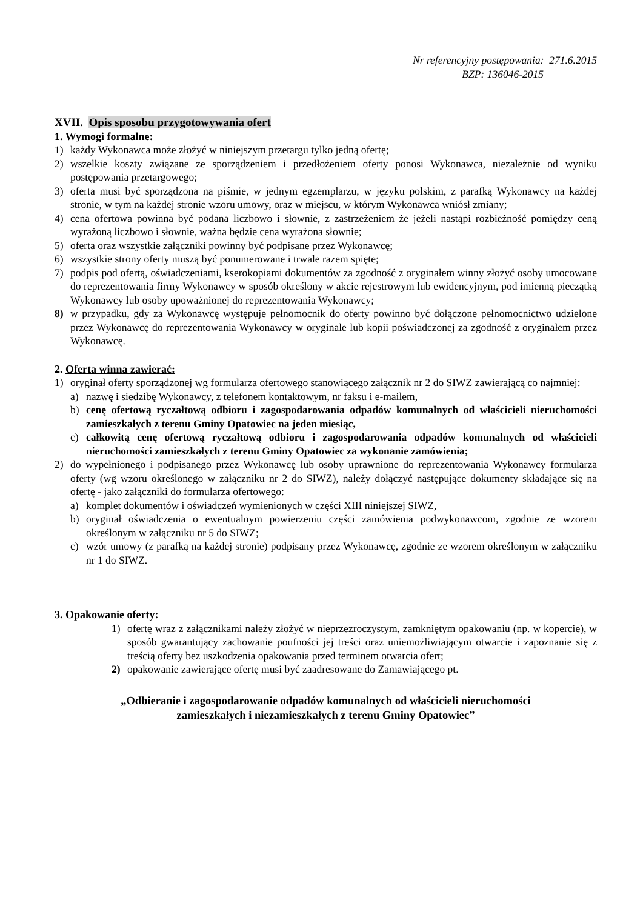Nr referencyjny postępowania: 271.6.2015
BZP: 136046-2015
XVII. Opis sposobu przygotowywania ofert
1. Wymogi formalne:
1) każdy Wykonawca może złożyć w niniejszym przetargu tylko jedną ofertę;
2) wszelkie koszty związane ze sporządzeniem i przedłożeniem oferty ponosi Wykonawca, niezależnie od wyniku postępowania przetargowego;
3) oferta musi być sporządzona na piśmie, w jednym egzemplarzu, w języku polskim, z parafką Wykonawcy na każdej stronie, w tym na każdej stronie wzoru umowy, oraz w miejscu, w którym Wykonawca wniósł zmiany;
4) cena ofertowa powinna być podana liczbowo i słownie, z zastrzeżeniem że jeżeli nastąpi rozbieżność pomiędzy ceną wyrażoną liczbowo i słownie, ważna będzie cena wyrażona słownie;
5) oferta oraz wszystkie załączniki powinny być podpisane przez Wykonawcę;
6) wszystkie strony oferty muszą być ponumerowane i trwale razem spięte;
7) podpis pod ofertą, oświadczeniami, kserokopiami dokumentów za zgodność z oryginałem winny złożyć osoby umocowane do reprezentowania firmy Wykonawcy w sposób określony w akcie rejestrowym lub ewidencyjnym, pod imienną pieczątką Wykonawcy lub osoby upoważnionej do reprezentowania Wykonawcy;
8) w przypadku, gdy za Wykonawcę występuje pełnomocnik do oferty powinno być dołączone pełnomocnictwo udzielone przez Wykonawcę do reprezentowania Wykonawcy w oryginale lub kopii poświadczonej za zgodność z oryginałem przez Wykonawcę.
2. Oferta winna zawierać:
1) oryginał oferty sporządzonej wg formularza ofertowego stanowiącego załącznik nr 2 do SIWZ zawierającą co najmniej:
a) nazwę i siedzibę Wykonawcy, z telefonem kontaktowym, nr faksu i e-mailem,
b) cenę ofertową ryczałtową odbioru i zagospodarowania odpadów komunalnych od właścicieli nieruchomości zamieszkałych z terenu Gminy Opatowiec na jeden miesiąc,
c) całkowitą cenę ofertową ryczałtową odbioru i zagospodarowania odpadów komunalnych od właścicieli nieruchomości zamieszkałych z terenu Gminy Opatowiec za wykonanie zamówienia;
2) do wypełnionego i podpisanego przez Wykonawcę lub osoby uprawnione do reprezentowania Wykonawcy formularza oferty (wg wzoru określonego w załączniku nr 2 do SIWZ), należy dołączyć następujące dokumenty składające się na ofertę - jako załączniki do formularza ofertowego:
a) komplet dokumentów i oświadczeń wymienionych w części XIII niniejszej SIWZ,
b) oryginał oświadczenia o ewentualnym powierzeniu części zamówienia podwykonawcom, zgodnie ze wzorem określonym w załączniku nr 5 do SIWZ;
c) wzór umowy (z parafką na każdej stronie) podpisany przez Wykonawcę, zgodnie ze wzorem określonym w załączniku nr 1 do SIWZ.
3. Opakowanie oferty:
1) ofertę wraz z załącznikami należy złożyć w nieprzezroczystym, zamkniętym opakowaniu (np. w kopercie), w sposób gwarantujący zachowanie poufności jej treści oraz uniemożliwiającym otwarcie i zapoznanie się z treścią oferty bez uszkodzenia opakowania przed terminem otwarcia ofert;
2) opakowanie zawierające ofertę musi być zaadresowane do Zamawiającego pt.
„Odbieranie i zagospodarowanie odpadów komunalnych od właścicieli nieruchomości
zamieszkałych i niezamieszkałych z terenu Gminy Opatowiec”